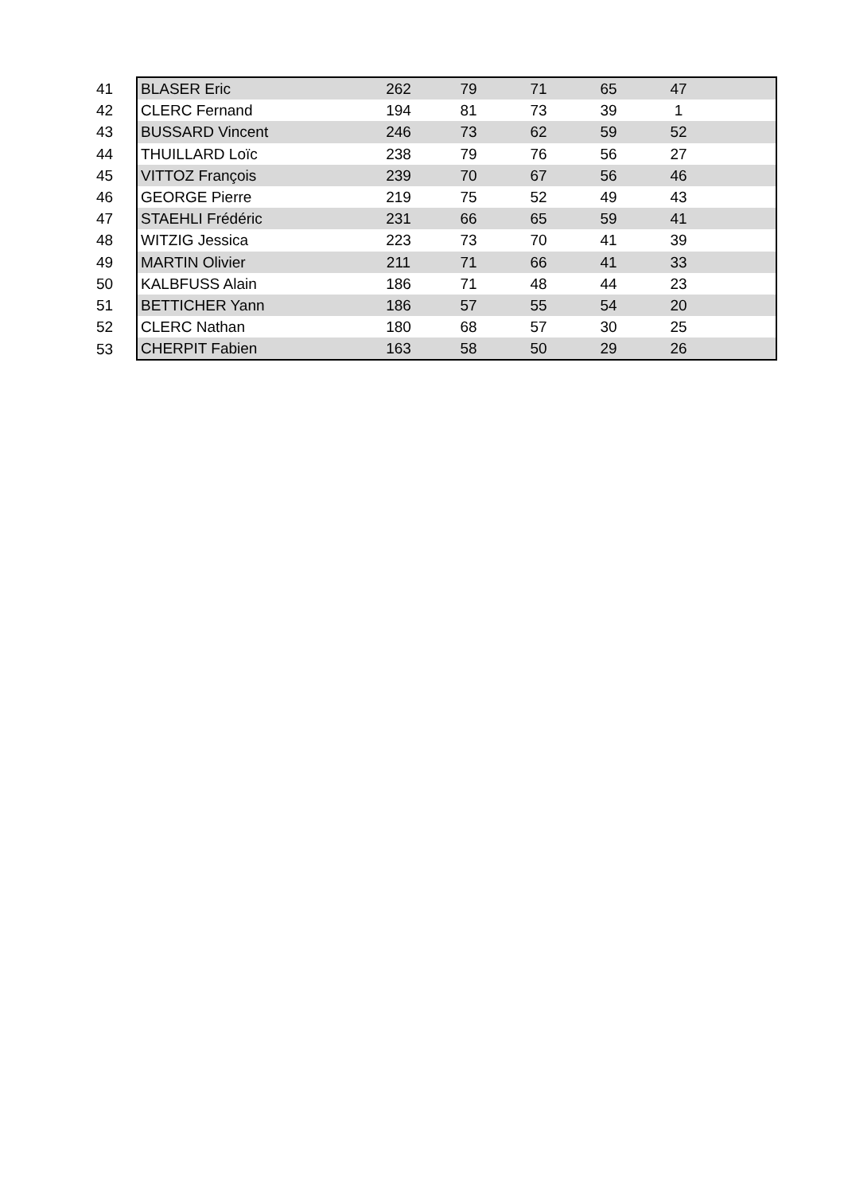| 41 | BLASER Eric | 262 | 79 | 71 | 65 | 47 | |
| 42 | CLERC Fernand | 194 | 81 | 73 | 39 | 1 | |
| 43 | BUSSARD Vincent | 246 | 73 | 62 | 59 | 52 | |
| 44 | THUILLARD Loïc | 238 | 79 | 76 | 56 | 27 | |
| 45 | VITTOZ François | 239 | 70 | 67 | 56 | 46 | |
| 46 | GEORGE Pierre | 219 | 75 | 52 | 49 | 43 | |
| 47 | STAEHLI Frédéric | 231 | 66 | 65 | 59 | 41 | |
| 48 | WITZIG Jessica | 223 | 73 | 70 | 41 | 39 | |
| 49 | MARTIN Olivier | 211 | 71 | 66 | 41 | 33 | |
| 50 | KALBFUSS Alain | 186 | 71 | 48 | 44 | 23 | |
| 51 | BETTICHER Yann | 186 | 57 | 55 | 54 | 20 | |
| 52 | CLERC Nathan | 180 | 68 | 57 | 30 | 25 | |
| 53 | CHERPIT Fabien | 163 | 58 | 50 | 29 | 26 | |